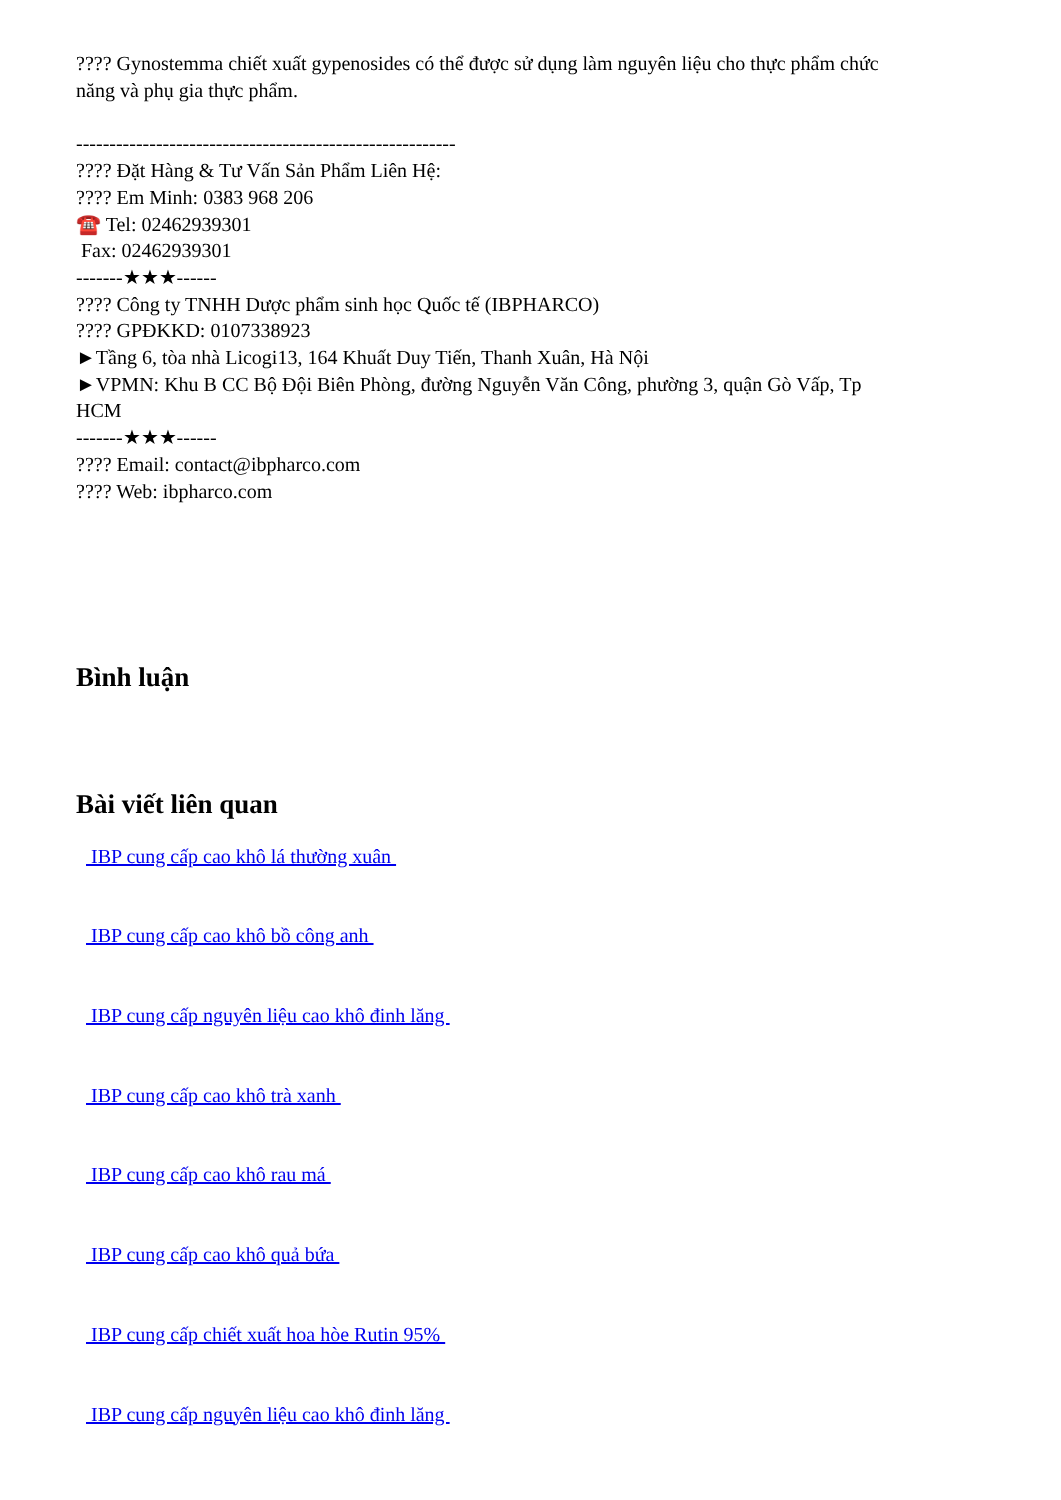???? Gynostemma chiết xuất gypenosides có thể được sử dụng làm nguyên liệu cho thực phẩm chức năng và phụ gia thực phẩm.
---------------------------------------------------------
???? Đặt Hàng & Tư Vấn Sản Phẩm Liên Hệ:
???? Em Minh: 0383 968 206
☎️ Tel: 02462939301
Fax: 02462939301
-------★★★------
???? Công ty TNHH Dược phẩm sinh học Quốc tế (IBPHARCO)
???? GPĐKKD: 0107338923
►Tầng 6, tòa nhà Licogi13, 164 Khuất Duy Tiến, Thanh Xuân, Hà Nội
►VPMN: Khu B CC Bộ Đội Biên Phòng, đường Nguyễn Văn Công, phường 3, quận Gò Vấp, Tp HCM
-------★★★------
???? Email: contact@ibpharco.com
???? Web: ibpharco.com
Bình luận
Bài viết liên quan
IBP cung cấp cao khô lá thường xuân
IBP cung cấp cao khô bồ công anh
IBP cung cấp nguyên liệu cao khô đinh lăng
IBP cung cấp cao khô trà xanh
IBP cung cấp cao khô rau má
IBP cung cấp cao khô quả bứa
IBP cung cấp chiết xuất hoa hòe Rutin 95%
IBP cung cấp nguyên liệu cao khô đinh lăng